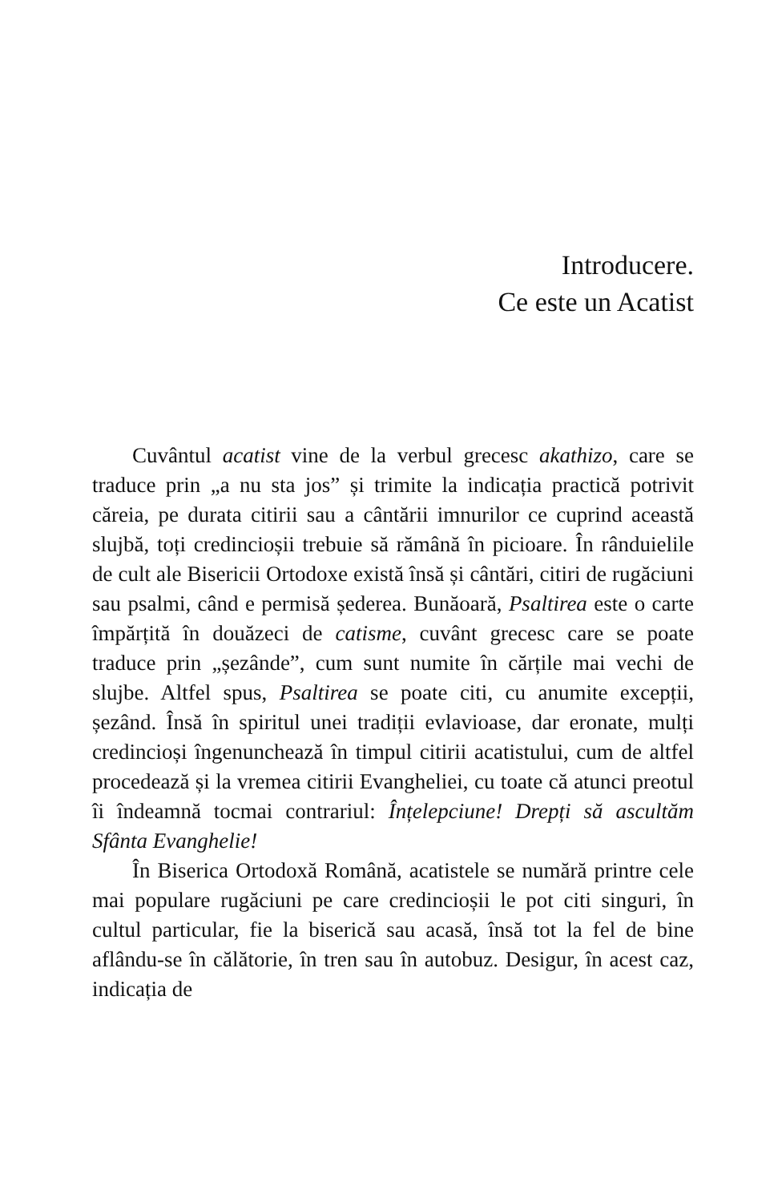Introducere.
Ce este un Acatist
Cuvântul acatist vine de la verbul grecesc akathizo, care se traduce prin „a nu sta jos” și trimite la indicația practică potrivit căreia, pe durata citirii sau a cântării imnurilor ce cuprind această slujbă, toți credincioșii trebuie să rămână în picioare. În rânduielile de cult ale Bisericii Ortodoxe există însă și cântări, citiri de rugăciuni sau psalmi, când e permisă șederea. Bunăoară, Psaltirea este o carte împărțită în douăzeci de catisme, cuvânt grecesc care se poate traduce prin „șezânde”, cum sunt numite în cărțile mai vechi de slujbe. Altfel spus, Psaltirea se poate citi, cu anumite excepții, șezând. Însă în spiritul unei tradiții evlavioase, dar eronate, mulți credincioși îngenunchează în timpul citirii acatistului, cum de altfel procedează și la vremea citirii Evangheliei, cu toate că atunci preotul îi îndeamnă tocmai contrariul: Înțelepciune! Drepți să ascultăm Sfânta Evanghelie!
În Biserica Ortodoxă Română, acatistele se numără printre cele mai populare rugăciuni pe care credincioșii le pot citi singuri, în cultul particular, fie la biserică sau acasă, însă tot la fel de bine aflându-se în călătorie, în tren sau în autobuz. Desigur, în acest caz, indicația de